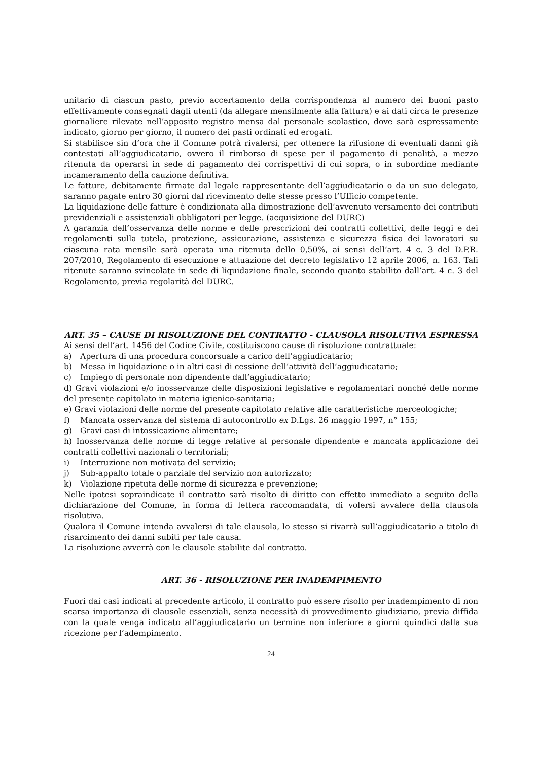unitario di ciascun pasto, previo accertamento della corrispondenza al numero dei buoni pasto effettivamente consegnati dagli utenti (da allegare mensilmente alla fattura) e ai dati circa le presenze giornaliere rilevate nell’apposito registro mensa dal personale scolastico, dove sarà espressamente indicato, giorno per giorno, il numero dei pasti ordinati ed erogati.
Si stabilisce sin d’ora che il Comune potrà rivalersi, per ottenere la rifusione di eventuali danni già contestati all’aggiudicatario, ovvero il rimborso di spese per il pagamento di penalità, a mezzo ritenuta da operarsi in sede di pagamento dei corrispettivi di cui sopra, o in subordine mediante incameramento della cauzione definitiva.
Le fatture, debitamente firmate dal legale rappresentante dell’aggiudicatario o da un suo delegato, saranno pagate entro 30 giorni dal ricevimento delle stesse presso l’Ufficio competente.
La liquidazione delle fatture è condizionata alla dimostrazione dell’avvenuto versamento dei contributi previdenziali e assistenziali obbligatori per legge. (acquisizione del DURC)
A garanzia dell’osservanza delle norme e delle prescrizioni dei contratti collettivi, delle leggi e dei regolamenti sulla tutela, protezione, assicurazione, assistenza e sicurezza fisica dei lavoratori su ciascuna rata mensile sarà operata una ritenuta dello 0,50%, ai sensi dell’art. 4 c. 3 del D.P.R. 207/2010, Regolamento di esecuzione e attuazione del decreto legislativo 12 aprile 2006, n. 163. Tali ritenute saranno svincolate in sede di liquidazione finale, secondo quanto stabilito dall’art. 4 c. 3 del Regolamento, previa regolarità del DURC.
ART. 35 – CAUSE DI RISOLUZIONE DEL CONTRATTO - CLAUSOLA RISOLUTIVA ESPRESSA
Ai sensi dell’art. 1456 del Codice Civile, costituiscono cause di risoluzione contrattuale:
a) Apertura di una procedura concorsuale a carico dell’aggiudicatario;
b) Messa in liquidazione o in altri casi di cessione dell’attività dell’aggiudicatario;
c) Impiego di personale non dipendente dall’aggiudicatario;
d) Gravi violazioni e/o inosservanze delle disposizioni legislative e regolamentari nonché delle norme del presente capitolato in materia igienico-sanitaria;
e) Gravi violazioni delle norme del presente capitolato relative alle caratteristiche merceologiche;
f) Mancata osservanza del sistema di autocontrollo ex D.Lgs. 26 maggio 1997, n° 155;
g) Gravi casi di intossicazione alimentare;
h) Inosservanza delle norme di legge relative al personale dipendente e mancata applicazione dei contratti collettivi nazionali o territoriali;
i) Interruzione non motivata del servizio;
j) Sub-appalto totale o parziale del servizio non autorizzato;
k) Violazione ripetuta delle norme di sicurezza e prevenzione;
Nelle ipotesi sopraindicate il contratto sarà risolto di diritto con effetto immediato a seguito della dichiarazione del Comune, in forma di lettera raccomandata, di volersi avvalere della clausola risolutiva.
Qualora il Comune intenda avvalersi di tale clausola, lo stesso si rivarrà sull’aggiudicatario a titolo di risarcimento dei danni subiti per tale causa.
La risoluzione avverrà con le clausole stabilite dal contratto.
ART. 36 - RISOLUZIONE PER INADEMPIMENTO
Fuori dai casi indicati al precedente articolo, il contratto può essere risolto per inadempimento di non scarsa importanza di clausole essenziali, senza necessità di provvedimento giudiziario, previa diffida con la quale venga indicato all’aggiudicatario un termine non inferiore a giorni quindici dalla sua ricezione per l’adempimento.
24